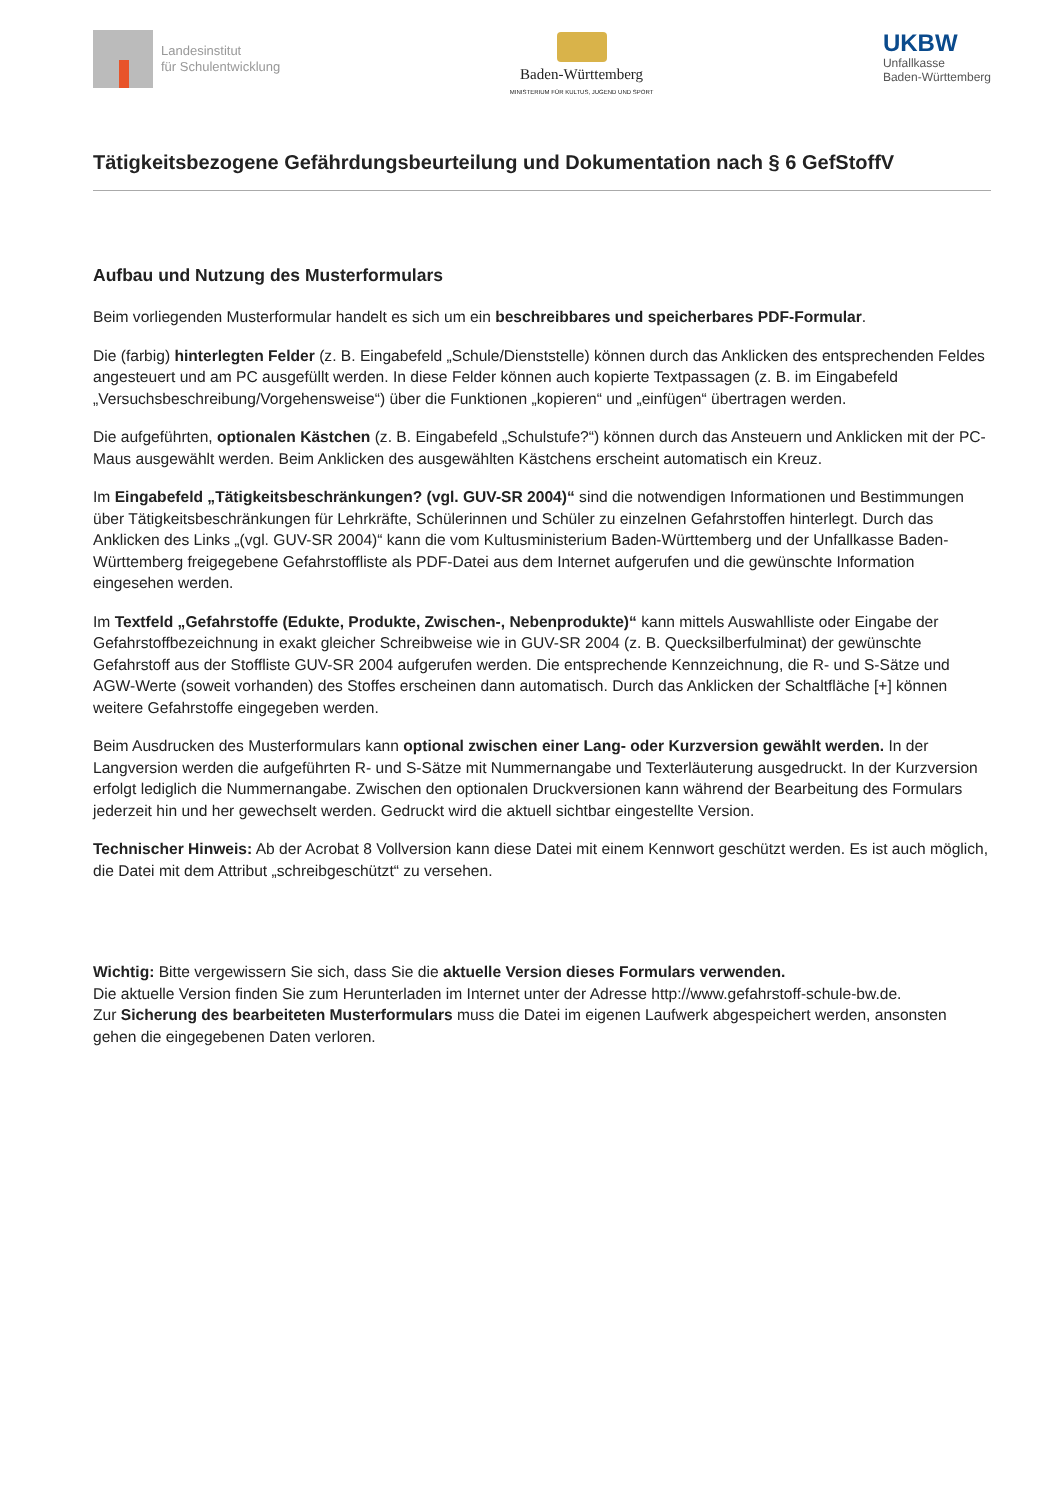Landesinstitut
für Schulentwicklung
Baden-Württemberg
MINISTERIUM FÜR KULTUS, JUGEND UND SPORT
UKBW
Unfallkasse
Baden-Württemberg
Tätigkeitsbezogene Gefährdungsbeurteilung und Dokumentation nach § 6 GefStoffV
Aufbau und Nutzung des Musterformulars
Beim vorliegenden Musterformular handelt es sich um ein beschreibbares und speicherbares PDF-Formular.
Die (farbig) hinterlegten Felder (z. B. Eingabefeld „Schule/Dienststelle) können durch das Anklicken des entsprechenden Feldes angesteuert und am PC ausgefüllt werden. In diese Felder können auch kopierte Textpassagen (z. B. im Eingabefeld „Versuchsbeschreibung/Vorgehensweise“) über die Funktionen „kopieren“ und „einfügen“ übertragen werden.
Die aufgeführten, optionalen Kästchen (z. B. Eingabefeld „Schulstufe?“) können durch das Ansteuern und Anklicken mit der PC-Maus ausgewählt werden. Beim Anklicken des ausgewählten Kästchens erscheint automatisch ein Kreuz.
Im Eingabefeld „Tätigkeitsbeschränkungen? (vgl. GUV-SR 2004)“ sind die notwendigen Informationen und Bestimmungen über Tätigkeitsbeschränkungen für Lehrkräfte, Schülerinnen und Schüler zu einzelnen Gefahrstoffen hinterlegt. Durch das Anklicken des Links „(vgl. GUV-SR 2004)“ kann die vom Kultusministerium Baden-Württemberg und der Unfallkasse Baden-Württemberg freigegebene Gefahrstoffliste als PDF-Datei aus dem Internet aufgerufen und die gewünschte Information eingesehen werden.
Im Textfeld „Gefahrstoffe (Edukte, Produkte, Zwischen-, Nebenprodukte)“ kann mittels Auswahlliste oder Eingabe der Gefahrstoffbezeichnung in exakt gleicher Schreibweise wie in GUV-SR 2004 (z. B. Quecksilberfulminat) der gewünschte Gefahrstoff aus der Stoffliste GUV-SR 2004 aufgerufen werden. Die entsprechende Kennzeichnung, die R- und S-Sätze und AGW-Werte (soweit vorhanden) des Stoffes erscheinen dann automatisch. Durch das Anklicken der Schaltfläche [+] können weitere Gefahrstoffe eingegeben werden.
Beim Ausdrucken des Musterformulars kann optional zwischen einer Lang- oder Kurzversion gewählt werden. In der Langversion werden die aufgeführten R- und S-Sätze mit Nummernangabe und Texterläuterung ausgedruckt. In der Kurzversion erfolgt lediglich die Nummernangabe. Zwischen den optionalen Druckversionen kann während der Bearbeitung des Formulars jederzeit hin und her gewechselt werden. Gedruckt wird die aktuell sichtbar eingestellte Version.
Technischer Hinweis: Ab der Acrobat 8 Vollversion kann diese Datei mit einem Kennwort geschützt werden. Es ist auch möglich, die Datei mit dem Attribut „schreibgeschützt“ zu versehen.
Wichtig: Bitte vergewissern Sie sich, dass Sie die aktuelle Version dieses Formulars verwenden.
Die aktuelle Version finden Sie zum Herunterladen im Internet unter der Adresse http://www.gefahrstoff-schule-bw.de.
Zur Sicherung des bearbeiteten Musterformulars muss die Datei im eigenen Laufwerk abgespeichert werden, ansonsten gehen die eingegebenen Daten verloren.